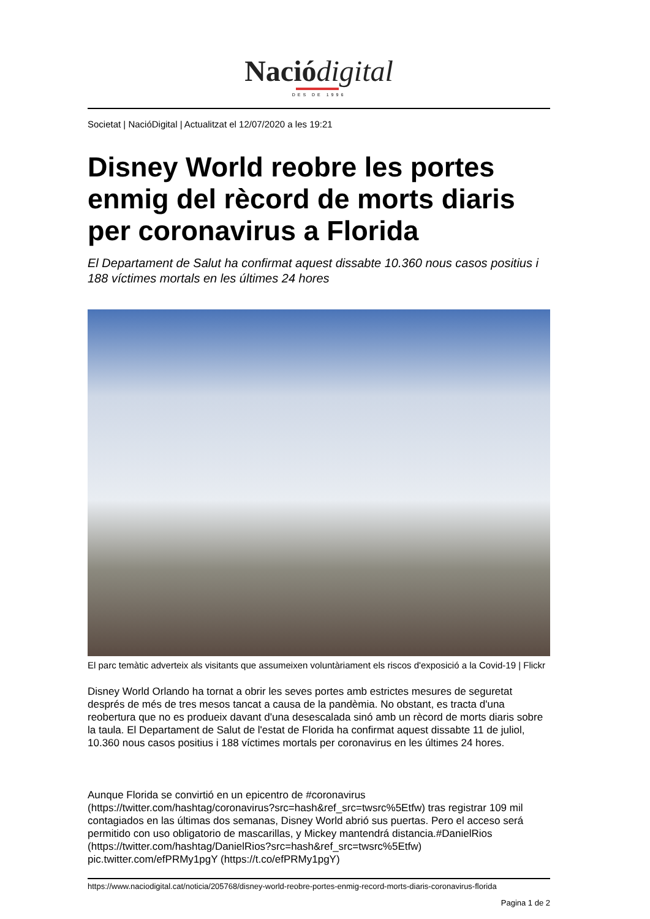Nació digital
DES DE 1996
Societat | NacióDigital | Actualitzat el 12/07/2020 a les 19:21
Disney World reobre les portes enmig del rècord de morts diaris per coronavirus a Florida
El Departament de Salut ha confirmat aquest dissabte 10.360 nous casos positius i 188 víctimes mortals en les últimes 24 hores
El parc temàtic adverteix als visitants que assumeixen voluntàriament els riscos d'exposició a la Covid-19 | Flickr
Disney World Orlando ha tornat a obrir les seves portes amb estrictes mesures de seguretat després de més de tres mesos tancat a causa de la pandèmia. No obstant, es tracta d'una reobertura que no es produeix davant d'una desescalada sinó amb un rècord de morts diaris sobre la taula. El Departament de Salut de l'estat de Florida ha confirmat aquest dissabte 11 de juliol, 10.360 nous casos positius i 188 víctimes mortals per coronavirus en les últimes 24 hores.
Aunque Florida se convirtió en un epicentro de #coronavirus (https://twitter.com/hashtag/coronavirus?src=hash&ref_src=twsrc%5Etfw) tras registrar 109 mil contagiados en las últimas dos semanas, Disney World abrió sus puertas. Pero el acceso será permitido con uso obligatorio de mascarillas, y Mickey mantendrá distancia.#DanielRios (https://twitter.com/hashtag/DanielRios?src=hash&ref_src=twsrc%5Etfw) pic.twitter.com/efPRMy1pgY (https://t.co/efPRMy1pgY)
https://www.naciodigital.cat/noticia/205768/disney-world-reobre-portes-enmig-record-morts-diaris-coronavirus-florida
Pagina 1 de 2